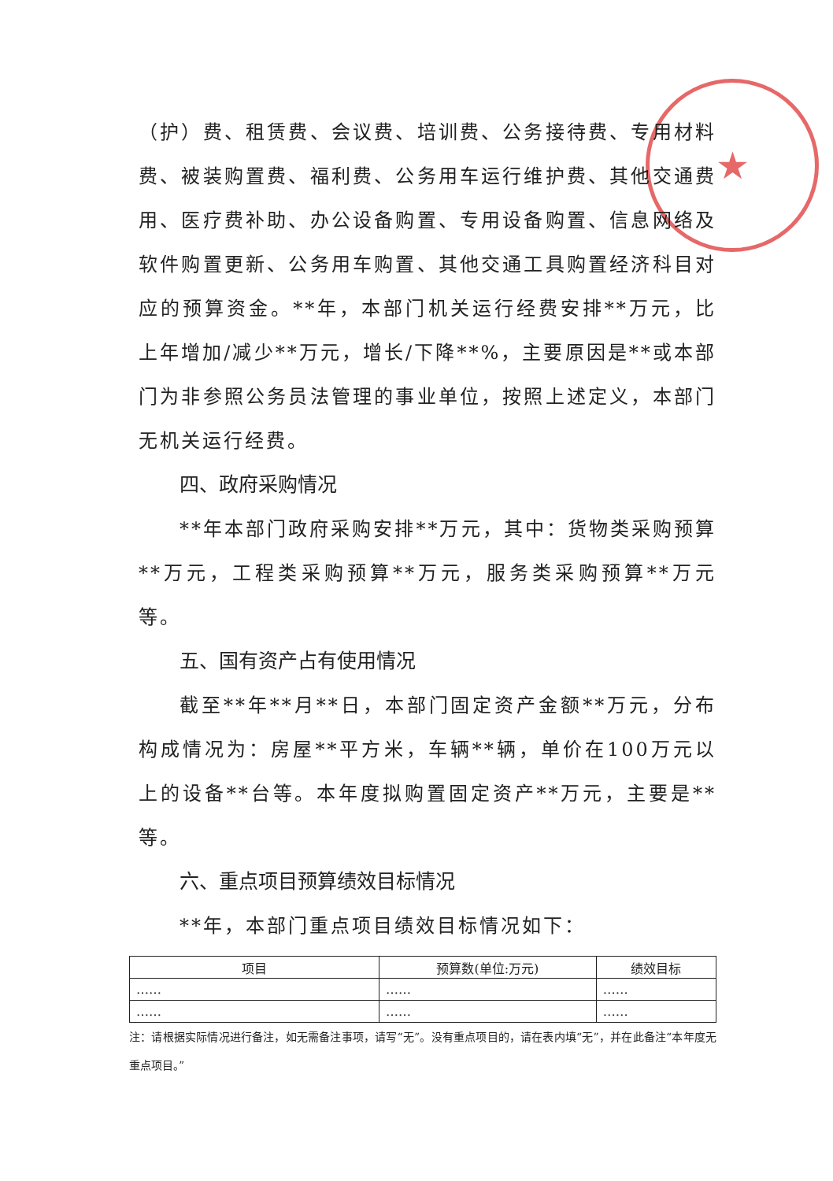★
（护）费、租赁费、会议费、培训费、公务接待费、专用材料费、被装购置费、福利费、公务用车运行维护费、其他交通费用、医疗费补助、办公设备购置、专用设备购置、信息网络及软件购置更新、公务用车购置、其他交通工具购置经济科目对应的预算资金。**年，本部门机关运行经费安排**万元，比上年增加/减少**万元，增长/下降**%，主要原因是**或本部门为非参照公务员法管理的事业单位，按照上述定义，本部门无机关运行经费。
四、政府采购情况
**年本部门政府采购安排**万元，其中：货物类采购预算**万元，工程类采购预算**万元，服务类采购预算**万元等。
五、国有资产占有使用情况
截至**年**月**日，本部门固定资产金额**万元，分布构成情况为：房屋**平方米，车辆**辆，单价在100万元以上的设备**台等。本年度拟购置固定资产**万元，主要是**等。
六、重点项目预算绩效目标情况
**年，本部门重点项目绩效目标情况如下：
| 项目 | 预算数(单位:万元) | 绩效目标 |
| --- | --- | --- |
| …… | …… | …… |
| …… | …… | …… |
注：请根据实际情况进行备注，如无需备注事项，请写“无”。没有重点项目的，请在表内填“无”，并在此备注“本年度无重点项目。”